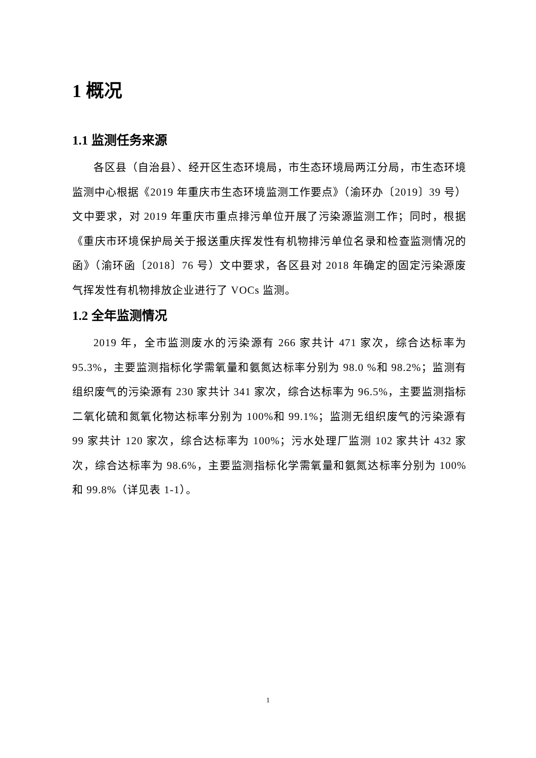1 概况
1.1 监测任务来源
各区县（自治县）、经开区生态环境局，市生态环境局两江分局，市生态环境监测中心根据《2019 年重庆市生态环境监测工作要点》（渝环办〔2019〕39 号）文中要求，对 2019 年重庆市重点排污单位开展了污染源监测工作；同时，根据《重庆市环境保护局关于报送重庆挥发性有机物排污单位名录和检查监测情况的函》（渝环函〔2018〕76 号）文中要求，各区县对 2018 年确定的固定污染源废气挥发性有机物排放企业进行了 VOCs 监测。
1.2 全年监测情况
2019 年，全市监测废水的污染源有 266 家共计 471 家次，综合达标率为 95.3%，主要监测指标化学需氧量和氨氮达标率分别为 98.0 %和 98.2%；监测有组织废气的污染源有 230 家共计 341 家次，综合达标率为 96.5%，主要监测指标二氧化硫和氮氧化物达标率分别为 100%和 99.1%；监测无组织废气的污染源有 99 家共计 120 家次，综合达标率为 100%；污水处理厂监测 102 家共计 432 家次，综合达标率为 98.6%，主要监测指标化学需氧量和氨氮达标率分别为 100%和 99.8%（详见表 1-1）。
1